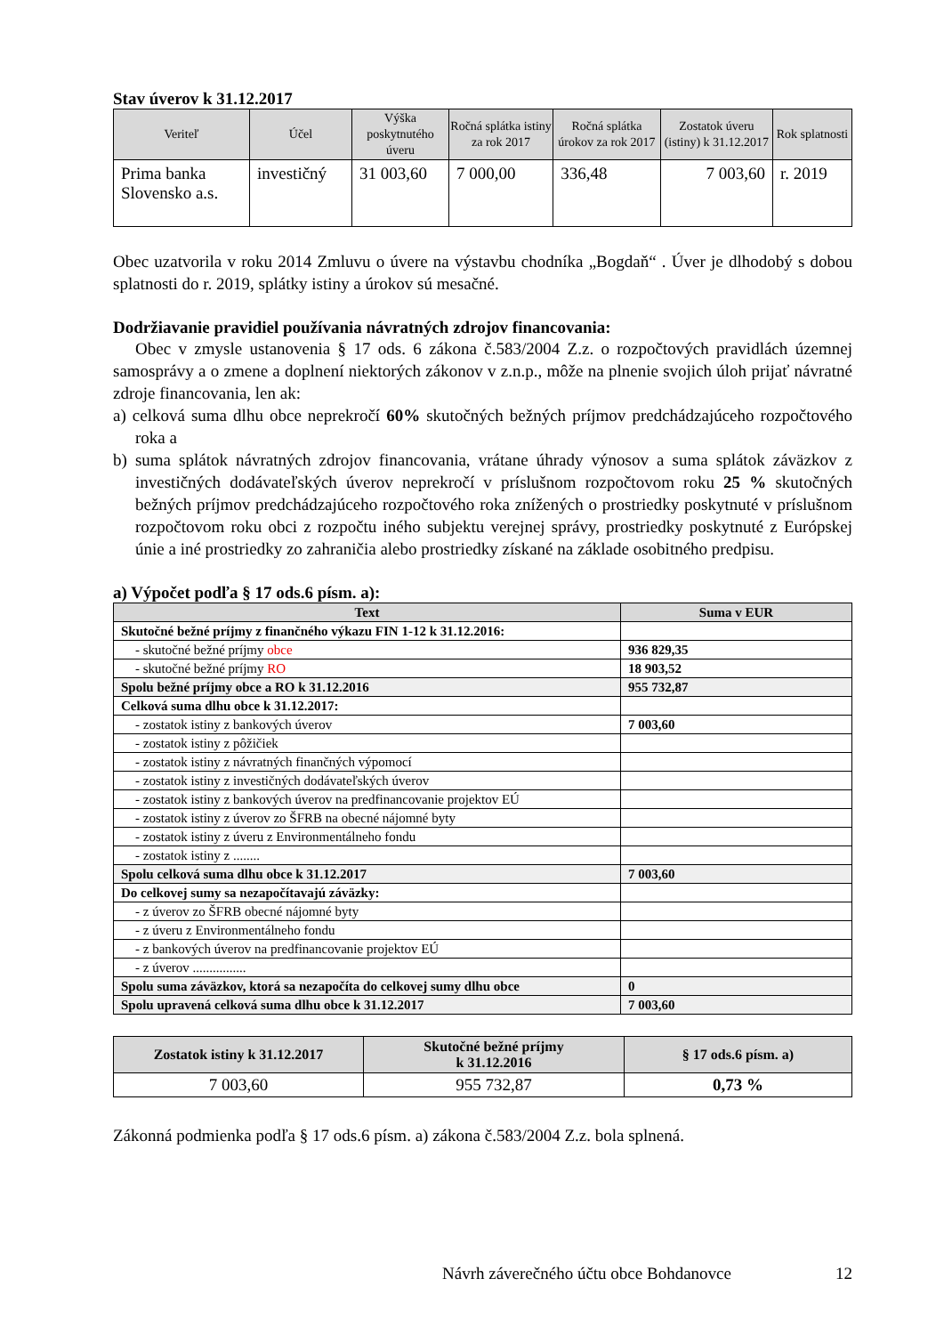Stav úverov k 31.12.2017
| Veriteľ | Účel | Výška poskytnutého úveru | Ročná splátka istiny za rok 2017 | Ročná splátka úrokov za rok 2017 | Zostatok úveru (istiny) k 31.12.2017 | Rok splatnosti |
| --- | --- | --- | --- | --- | --- | --- |
| Prima banka Slovensko a.s. | investičný | 31 003,60 | 7 000,00 | 336,48 | 7 003,60 | r. 2019 |
Obec uzatvorila v roku 2014 Zmluvu o úvere na výstavbu chodníka „Bogdaň“ . Úver je dlhodobý s dobou splatnosti do r. 2019, splátky istiny a úrokov sú mesačné.
Dodržiavanie pravidiel používania návratných zdrojov financovania:
Obec v zmysle ustanovenia § 17 ods. 6 zákona č.583/2004 Z.z. o rozpočtových pravidlách územnej samosprávy a o zmene a doplnení niektorých zákonov v z.n.p., môže na plnenie svojich úloh prijať návratné zdroje financovania, len ak:
a) celková suma dlhu obce neprekročí 60% skutočných bežných príjmov predchádzajúceho rozpočtového roka a
b) suma splátok návratných zdrojov financovania, vrátane úhrady výnosov a suma splátok záväzkov z investičných dodávateľských úverov neprekročí v príslušnom rozpočtovom roku 25 % skutočných bežných príjmov predchádzajúceho rozpočtového roka znížených o prostriedky poskytnuté v príslušnom rozpočtovom roku obci z rozpočtu iného subjektu verejnej správy, prostriedky poskytnuté z Európskej únie a iné prostriedky zo zahraničia alebo prostriedky získané na základe osobitného predpisu.
a) Výpočet podľa § 17 ods.6 písm. a):
| Text | Suma v EUR |
| --- | --- |
| Skutočné bežné príjmy z finančného výkazu FIN 1-12 k 31.12.2016: | |
| - skutočné bežné príjmy obce | 936 829,35 |
| - skutočné bežné príjmy RO | 18 903,52 |
| Spolu bežné príjmy obce a RO k 31.12.2016 | 955 732,87 |
| Celková suma dlhu obce k 31.12.2017: | |
| - zostatok istiny z bankových úverov | 7 003,60 |
| - zostatok istiny z pôžičiek | |
| - zostatok istiny z návratných finančných výpomocí | |
| - zostatok istiny z investičných dodávateľských úverov | |
| - zostatok istiny z bankových úverov na predfinancovanie projektov EÚ | |
| - zostatok istiny z úverov zo ŠFRB na obecné nájomné byty | |
| - zostatok istiny z úveru z Environmentálneho fondu | |
| - zostatok istiny z ........ | |
| Spolu celková suma dlhu obce k 31.12.2017 | 7 003,60 |
| Do celkovej sumy sa nezapočítavajú záväzky: | |
| - z úverov zo ŠFRB obecné nájomné byty | |
| - z úveru z Environmentálneho fondu | |
| - z bankových úverov na predfinancovanie projektov EÚ | |
| - z úverov ................ | |
| Spolu suma záväzkov, ktorá sa nezapočíta do celkovej sumy dlhu obce | 0 |
| Spolu upravená celková suma dlhu obce k 31.12.2017 | 7 003,60 |
| Zostatok istiny k 31.12.2017 | Skutočné bežné príjmy k 31.12.2016 | § 17 ods.6 písm. a) |
| --- | --- | --- |
| 7 003,60 | 955 732,87 | 0,73 % |
Zákonná podmienka podľa § 17 ods.6 písm. a) zákona č.583/2004 Z.z. bola splnená.
Návrh záverečného účtu obce Bohdanovce 12